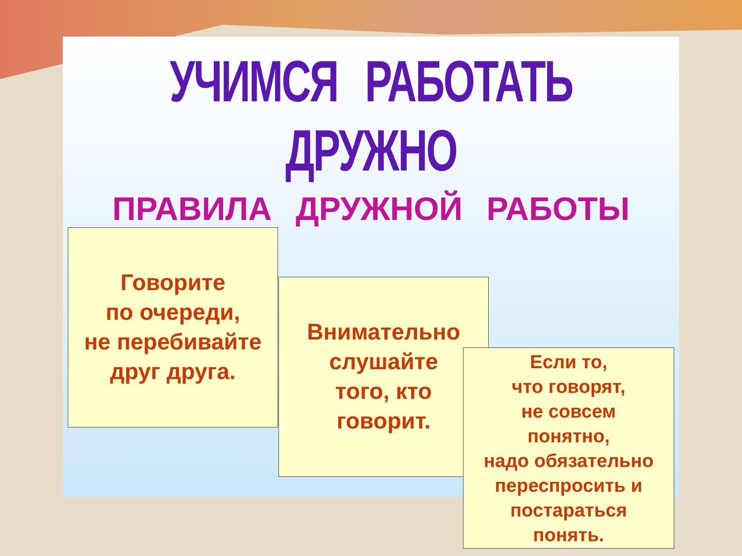УЧИМСЯ РАБОТАТЬ ДРУЖНО
ПРАВИЛА ДРУЖНОЙ РАБОТЫ
Говорите
по очереди,
не перебивайте
друг друга.
Внимательно
слушайте
того, кто
говорит.
Если то,
что говорят,
не совсем
понятно,
надо обязательно
переспросить и
постараться
понять.